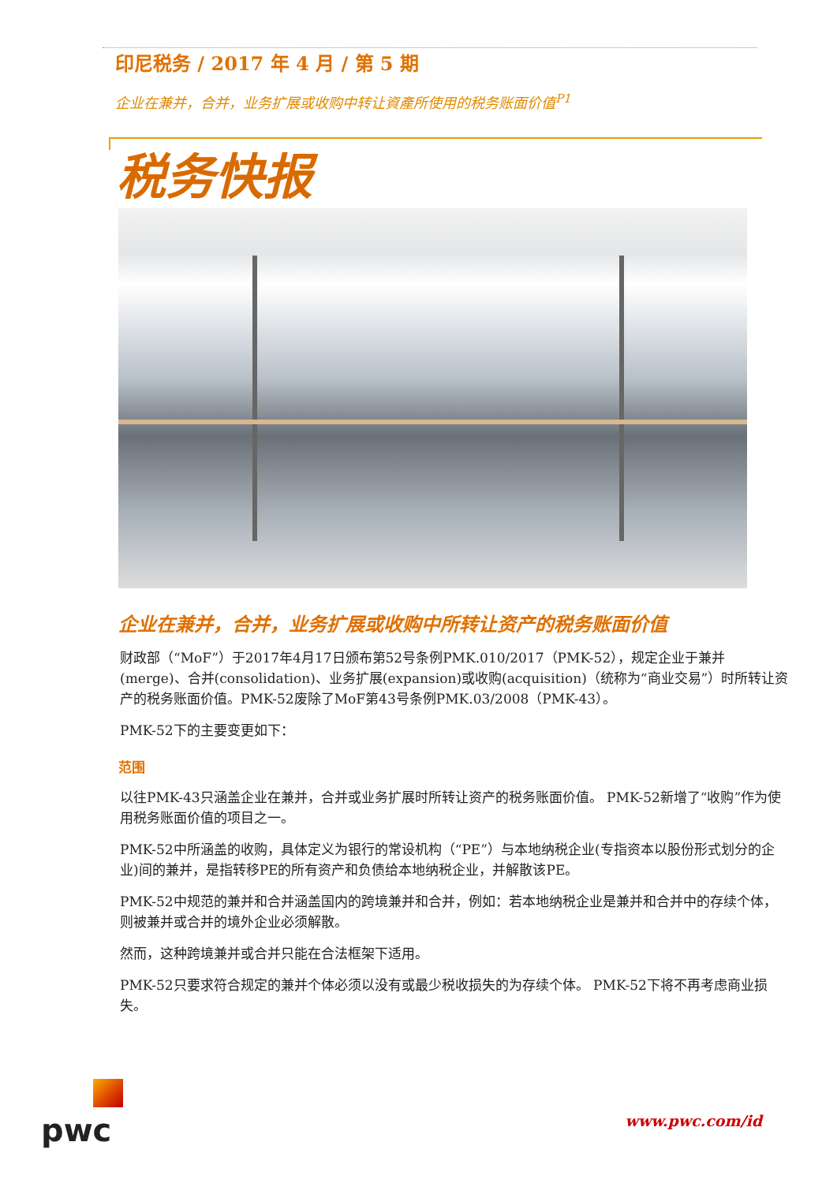印尼税务 / 2017 年 4 月 / 第 5 期
企业在兼并，合并，业务扩展或收购中转让資產所使用的税务账面价值<sup>P1</sup>
税务快报
企业在兼并，合并，业务扩展或收购中所转让资产的税务账面价值
财政部（“MoF”）于2017年4月17日颁布第52号条例PMK.010/2017（PMK-52），规定企业于兼并(merge)、合并(consolidation)、业务扩展(expansion)或收购(acquisition)（统称为“商业交易”）时所转让资产的税务账面价值。PMK-52废除了MoF第43号条例PMK.03/2008（PMK-43）。
PMK-52下的主要变更如下：
范围
以往PMK-43只涵盖企业在兼并，合并或业务扩展时所转让资产的税务账面价值。 PMK-52新增了“收购”作为使用税务账面价值的项目之一。
PMK-52中所涵盖的收购，具体定义为银行的常设机构（“PE”）与本地纳税企业(专指资本以股份形式划分的企业)间的兼并，是指转移PE的所有资产和负债给本地纳税企业，并解散该PE。
PMK-52中规范的兼并和合并涵盖国内的跨境兼并和合并，例如：若本地纳税企业是兼并和合并中的存续个体，则被兼并或合并的境外企业必须解散。
然而，这种跨境兼并或合并只能在合法框架下适用。
PMK-52只要求符合规定的兼并个体必须以没有或最少税收损失的为存续个体。 PMK-52下将不再考虑商业损失。
pwc www.pwc.com/id